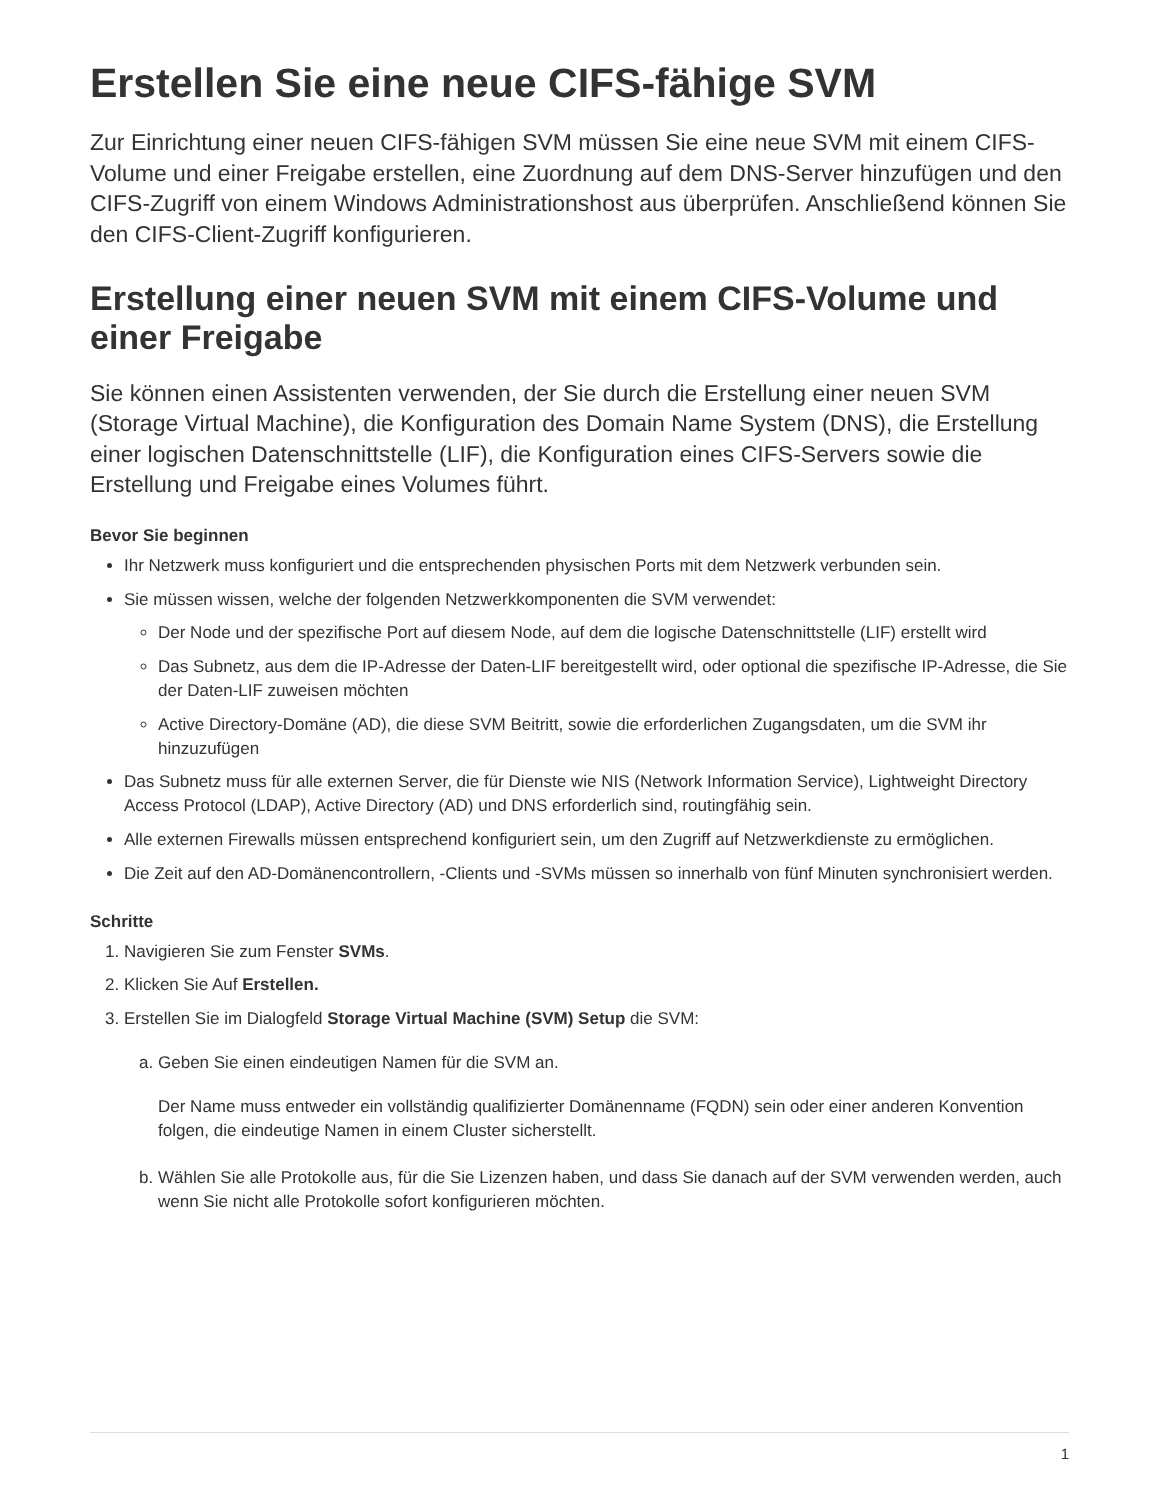Erstellen Sie eine neue CIFS-fähige SVM
Zur Einrichtung einer neuen CIFS-fähigen SVM müssen Sie eine neue SVM mit einem CIFS-Volume und einer Freigabe erstellen, eine Zuordnung auf dem DNS-Server hinzufügen und den CIFS-Zugriff von einem Windows Administrationshost aus überprüfen. Anschließend können Sie den CIFS-Client-Zugriff konfigurieren.
Erstellung einer neuen SVM mit einem CIFS-Volume und einer Freigabe
Sie können einen Assistenten verwenden, der Sie durch die Erstellung einer neuen SVM (Storage Virtual Machine), die Konfiguration des Domain Name System (DNS), die Erstellung einer logischen Datenschnittstelle (LIF), die Konfiguration eines CIFS-Servers sowie die Erstellung und Freigabe eines Volumes führt.
Bevor Sie beginnen
Ihr Netzwerk muss konfiguriert und die entsprechenden physischen Ports mit dem Netzwerk verbunden sein.
Sie müssen wissen, welche der folgenden Netzwerkkomponenten die SVM verwendet:
Der Node und der spezifische Port auf diesem Node, auf dem die logische Datenschnittstelle (LIF) erstellt wird
Das Subnetz, aus dem die IP-Adresse der Daten-LIF bereitgestellt wird, oder optional die spezifische IP-Adresse, die Sie der Daten-LIF zuweisen möchten
Active Directory-Domäne (AD), die diese SVM Beitritt, sowie die erforderlichen Zugangsdaten, um die SVM ihr hinzuzufügen
Das Subnetz muss für alle externen Server, die für Dienste wie NIS (Network Information Service), Lightweight Directory Access Protocol (LDAP), Active Directory (AD) und DNS erforderlich sind, routingfähig sein.
Alle externen Firewalls müssen entsprechend konfiguriert sein, um den Zugriff auf Netzwerkdienste zu ermöglichen.
Die Zeit auf den AD-Domänencontrollern, -Clients und -SVMs müssen so innerhalb von fünf Minuten synchronisiert werden.
Schritte
1. Navigieren Sie zum Fenster SVMs.
2. Klicken Sie Auf Erstellen.
3. Erstellen Sie im Dialogfeld Storage Virtual Machine (SVM) Setup die SVM:
a. Geben Sie einen eindeutigen Namen für die SVM an.
Der Name muss entweder ein vollständig qualifizierter Domänenname (FQDN) sein oder einer anderen Konvention folgen, die eindeutige Namen in einem Cluster sicherstellt.
b. Wählen Sie alle Protokolle aus, für die Sie Lizenzen haben, und dass Sie danach auf der SVM verwenden werden, auch wenn Sie nicht alle Protokolle sofort konfigurieren möchten.
1